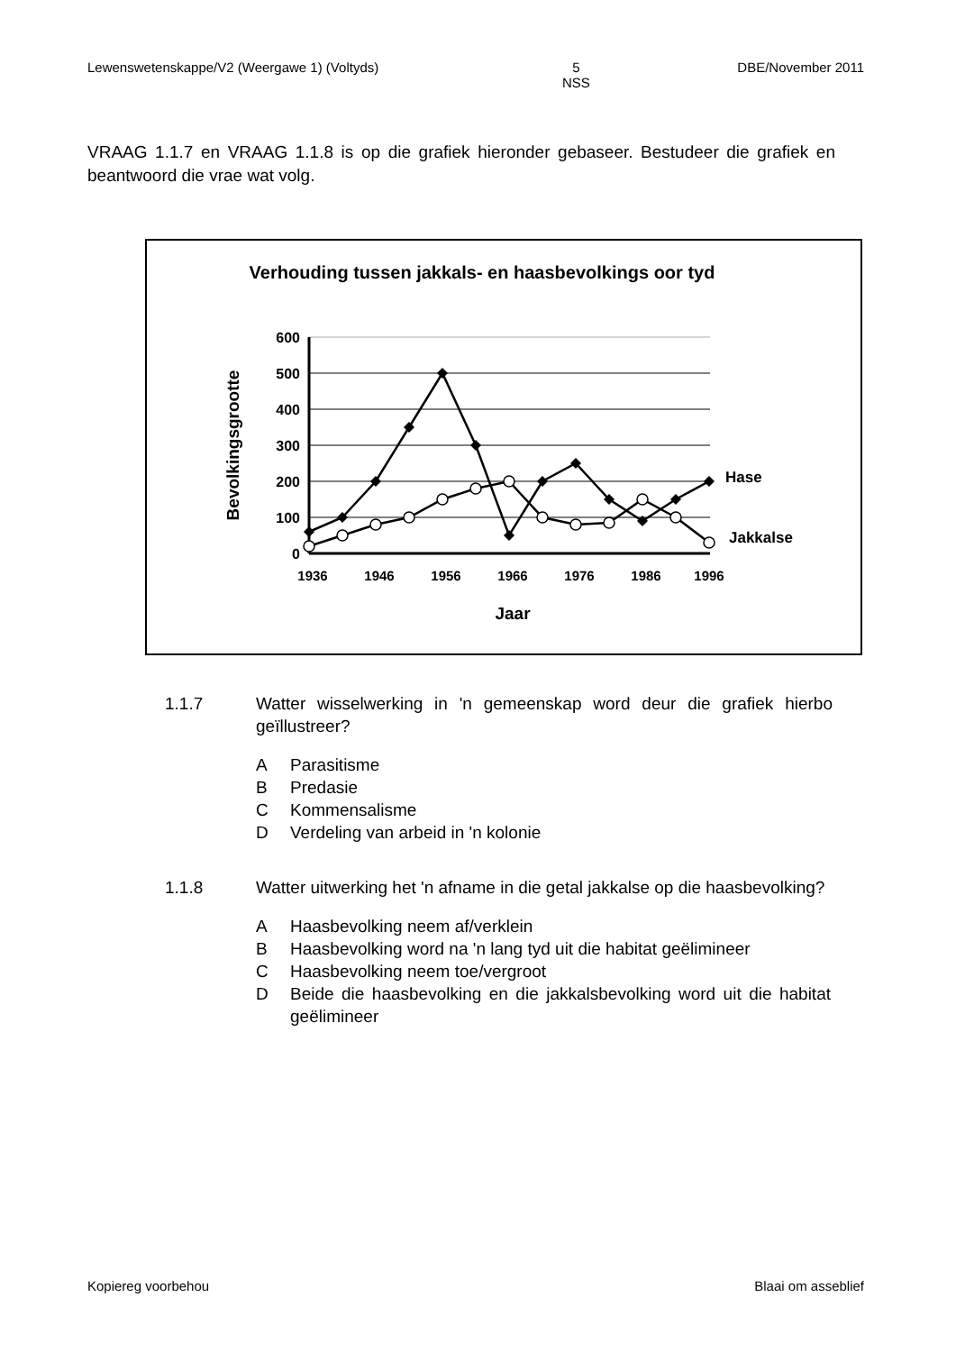Lewenswetenskappe/V2 (Weergawe 1) (Voltyds) 5
NSS DBE/November 2011
VRAAG 1.1.7 en VRAAG 1.1.8 is op die grafiek hieronder gebaseer. Bestudeer die grafiek en beantwoord die vrae wat volg.
Verhouding tussen jakkals- en haasbevolkings oor tyd
600
500
400
300
200
100
0
1936
1946
1956
1966
1976
1986
1996
Jaar
Bevolkingsgrootte
Hase
Jakkalse
1.1.7 Watter wisselwerking in 'n gemeenskap word deur die grafiek hierbo geïllustreer?
A Parasitisme
B Predasie
C Kommensalisme
D Verdeling van arbeid in 'n kolonie
1.1.8 Watter uitwerking het 'n afname in die getal jakkalse op die haasbevolking?
A Haasbevolking neem af/verklein
B Haasbevolking word na 'n lang tyd uit die habitat geëlimineer
C Haasbevolking neem toe/vergroot
D Beide die haasbevolking en die jakkalsbevolking word uit die habitat geëlimineer
Kopiereg voorbehou Blaai om asseblief